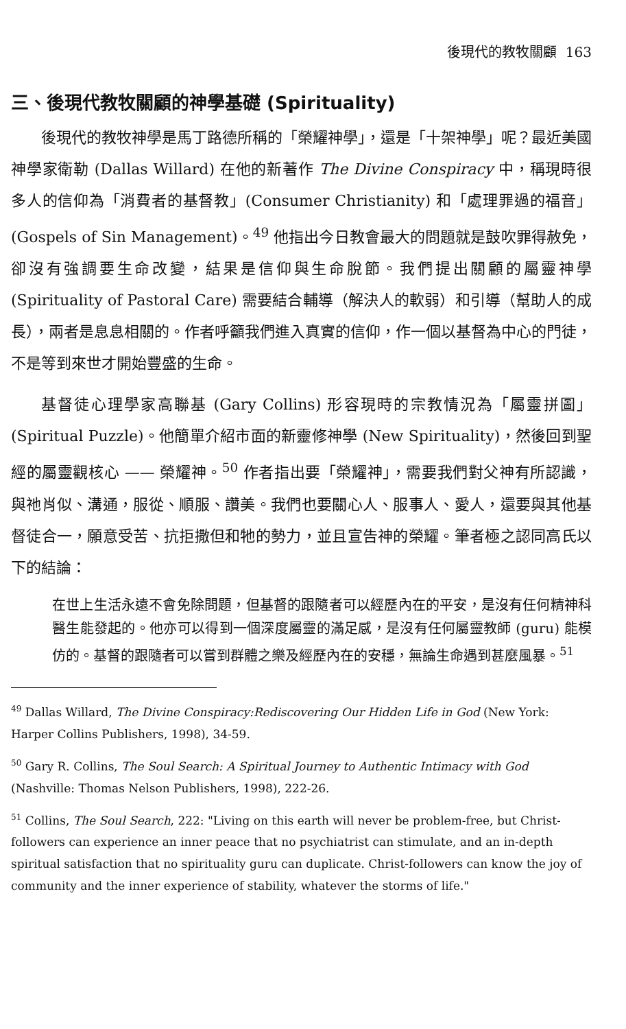後現代的教牧關顧 163
三、後現代教牧關顧的神學基礎 (Spirituality)
後現代的教牧神學是馬丁路德所稱的「榮耀神學」，還是「十架神學」呢？最近美國神學家衛勒 (Dallas Willard) 在他的新著作 The Divine Conspiracy 中，稱現時很多人的信仰為「消費者的基督教」(Consumer Christianity) 和「處理罪過的福音」(Gospels of Sin Management)。<sup>49</sup> 他指出今日教會最大的問題就是鼓吹罪得赦免，卻沒有強調要生命改變，結果是信仰與生命脫節。我們提出關顧的屬靈神學 (Spirituality of Pastoral Care) 需要結合輔導（解決人的軟弱）和引導（幫助人的成長），兩者是息息相關的。作者呼籲我們進入真實的信仰，作一個以基督為中心的門徒，不是等到來世才開始豐盛的生命。
基督徒心理學家高聯基 (Gary Collins) 形容現時的宗教情況為「屬靈拼圖」(Spiritual Puzzle)。他簡單介紹市面的新靈修神學 (New Spirituality)，然後回到聖經的屬靈觀核心 —— 榮耀神。<sup>50</sup> 作者指出要「榮耀神」，需要我們對父神有所認識，與祂肖似、溝通，服從、順服、讚美。我們也要關心人、服事人、愛人，還要與其他基督徒合一，願意受苦、抗拒撒但和牠的勢力，並且宣告神的榮耀。筆者極之認同高氏以下的結論：
在世上生活永遠不會免除問題，但基督的跟隨者可以經歷內在的平安，是沒有任何精神科醫生能發起的。他亦可以得到一個深度屬靈的滿足感，是沒有任何屬靈教師 (guru) 能模仿的。基督的跟隨者可以嘗到群體之樂及經歷內在的安穩，無論生命遇到甚麼風暴。<sup>51</sup>
<sup>49</sup> Dallas Willard, The Divine Conspiracy:Rediscovering Our Hidden Life in God (New York: Harper Collins Publishers, 1998), 34-59.
<sup>50</sup> Gary R. Collins, The Soul Search: A Spiritual Journey to Authentic Intimacy with God (Nashville: Thomas Nelson Publishers, 1998), 222-26.
<sup>51</sup> Collins, The Soul Search, 222: "Living on this earth will never be problem-free, but Christ-followers can experience an inner peace that no psychiatrist can stimulate, and an in-depth spiritual satisfaction that no spirituality guru can duplicate. Christ-followers can know the joy of community and the inner experience of stability, whatever the storms of life."